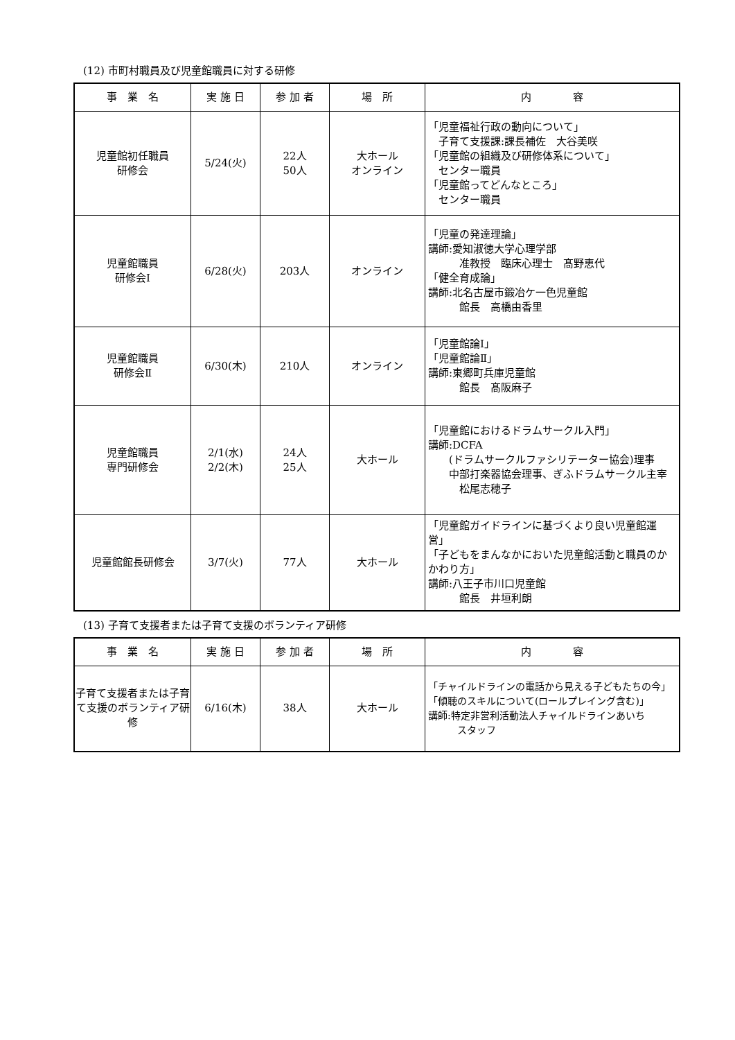(12) 市町村職員及び児童館職員に対する研修
| 事 業 名 | 実 施 日 | 参 加 者 | 場 所 | 内 容 |
| --- | --- | --- | --- | --- |
| 児童館初任職員 研修会 | 5/24(火) | 22人 50人 | 大ホール オンライン | 「児童福祉行政の動向について」 子育て支援課:課長補佐 大谷美咲 「児童館の組織及び研修体系について」 センター職員 「児童館ってどんなところ」 センター職員 |
| 児童館職員 研修会Ⅰ | 6/28(火) | 203人 | オンライン | 「児童の発達理論」 講師:愛知淑徳大学心理学部 准教授 臨床心理士 髙野恵代 「健全育成論」 講師:北名古屋市鍛冶ケ一色児童館 館長 高橋由香里 |
| 児童館職員 研修会Ⅱ | 6/30(木) | 210人 | オンライン | 「児童館論Ⅰ」 「児童館論Ⅱ」 講師:東郷町兵庫児童館 館長 髙阪麻子 |
| 児童館職員 専門研修会 | 2/1(水) 2/2(木) | 24人 25人 | 大ホール | 「児童館におけるドラムサークル入門」 講師:DCFA (ドラムサークルファシリテーター協会)理事 中部打楽器協会理事、ぎふドラムサークル主宰 松尾志穂子 |
| 児童館館長研修会 | 3/7(火) | 77人 | 大ホール | 「児童館ガイドラインに基づくより良い児童館運営」 「子どもをまんなかにおいた児童館活動と職員のかかわり方」 講師:八王子市川口児童館 館長 井垣利朗 |
(13) 子育て支援者または子育て支援のボランティア研修
| 事 業 名 | 実 施 日 | 参 加 者 | 場 所 | 内 容 |
| --- | --- | --- | --- | --- |
| 子育て支援者または子育て支援のボランティア研修 | 6/16(木) | 38人 | 大ホール | 「チャイルドラインの電話から見える子どもたちの今」 「傾聴のスキルについて(ロールプレイング含む)」 講師:特定非営利活動法人チャイルドラインあいち スタッフ |